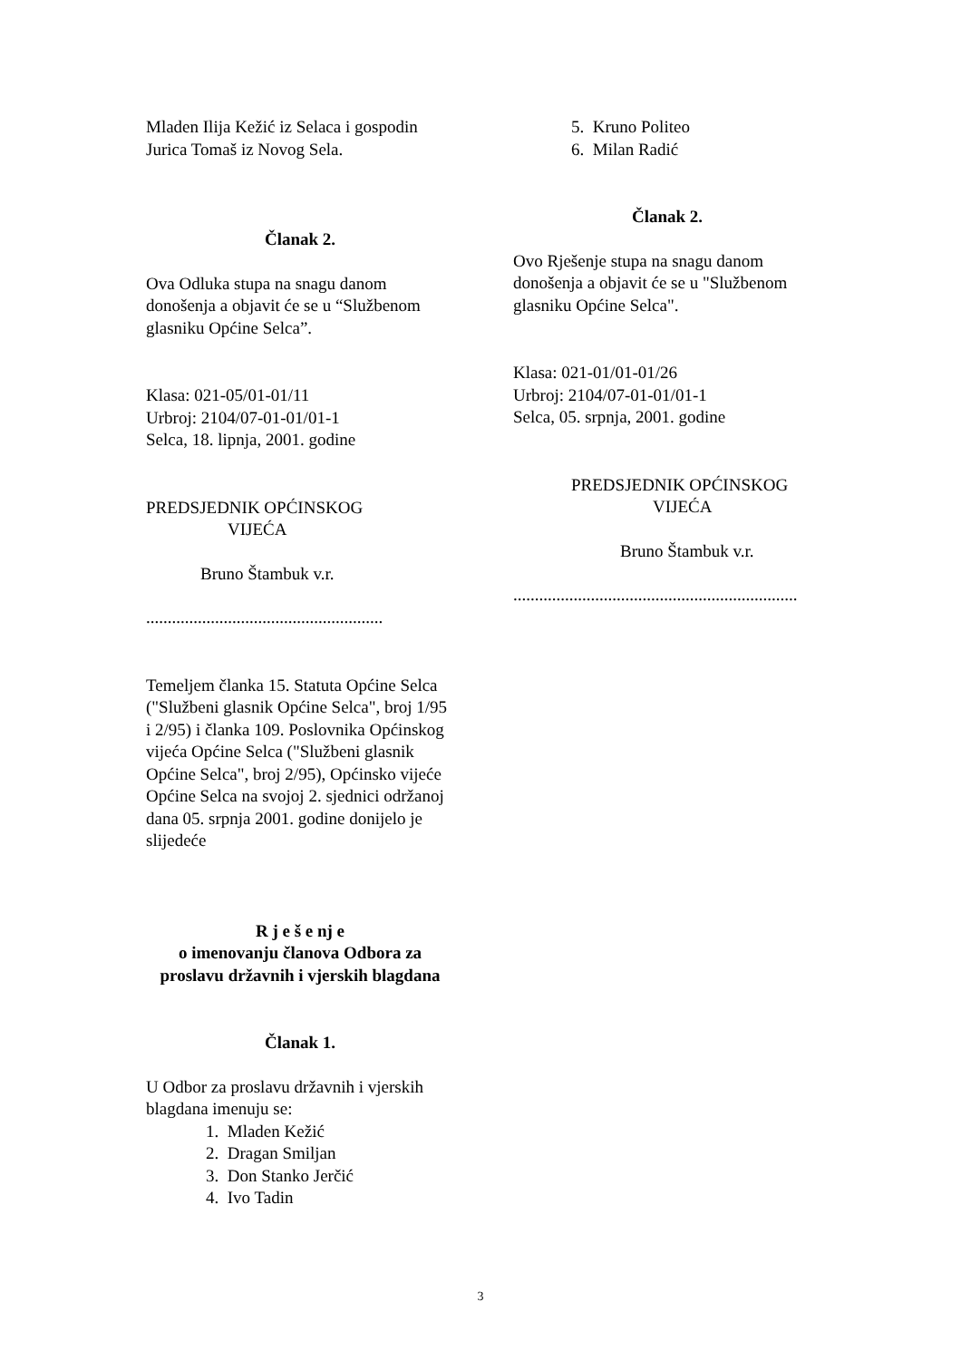Mladen Ilija Kežić iz Selaca i gospodin Jurica Tomaš iz Novog Sela.
Članak 2.
Ova Odluka stupa na snagu danom donošenja a objavit će se u “Službenom glasniku Općine Selca”.
Klasa: 021-05/01-01/11
Urbroj: 2104/07-01-01/01-1
Selca, 18. lipnja, 2001. godine
PREDSJEDNIK OPĆINSKOG
VIJEĆA
Bruno Štambuk v.r.
.......................................................
Temeljem članka 15. Statuta Općine Selca ("Službeni glasnik Općine Selca", broj 1/95 i 2/95) i članka 109. Poslovnika Općinskog vijeća Općine Selca ("Službeni glasnik Općine Selca", broj 2/95), Općinsko vijeće Općine Selca na svojoj 2. sjednici održanoj dana 05. srpnja 2001. godine donijelo je slijedeće
R j e š e nj e
o imenovanju članova Odbora za proslavu državnih i vjerskih blagdana
Članak 1.
U Odbor za proslavu državnih i vjerskih blagdana imenuju se:
1. Mladen Kežić
2. Dragan Smiljan
3. Don Stanko Jerčić
4. Ivo Tadin
5. Kruno Politeo
6. Milan Radić
Članak 2.
Ovo Rješenje stupa na snagu danom donošenja a objavit će se u "Službenom glasniku Općine Selca".
Klasa: 021-01/01-01/26
Urbroj: 2104/07-01-01/01-1
Selca, 05. srpnja, 2001. godine
PREDSJEDNIK OPĆINSKOG
VIJEĆA
Bruno Štambuk v.r.
..................................................................
3